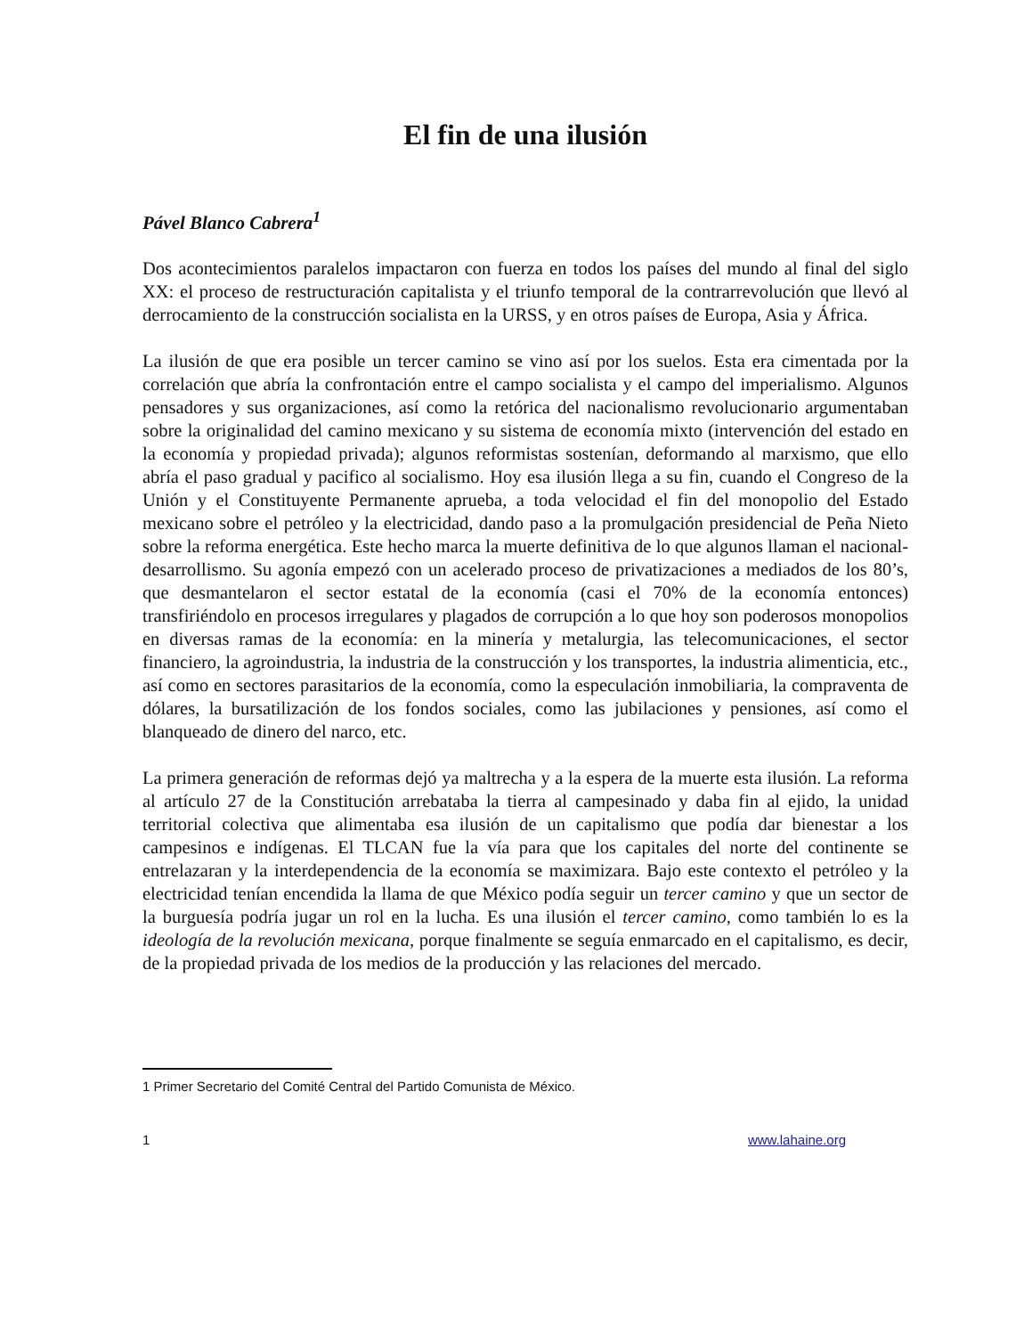El fin de una ilusión
Pável Blanco Cabrera<sup>1</sup>
Dos acontecimientos paralelos impactaron con fuerza en todos los países del mundo al final del siglo XX: el proceso de restructuración capitalista y el triunfo temporal de la contrarrevolución que llevó al derrocamiento de la construcción socialista en la URSS, y en otros países de Europa, Asia y África.
La ilusión de que era posible un tercer camino se vino así por los suelos. Esta era cimentada por la correlación que abría la confrontación entre el campo socialista y el campo del imperialismo. Algunos pensadores y sus organizaciones, así como la retórica del nacionalismo revolucionario argumentaban sobre la originalidad del camino mexicano y su sistema de economía mixto (intervención del estado en la economía y propiedad privada); algunos reformistas sostenían, deformando al marxismo, que ello abría el paso gradual y pacifico al socialismo. Hoy esa ilusión llega a su fin, cuando el Congreso de la Unión y el Constituyente Permanente aprueba, a toda velocidad el fin del monopolio del Estado mexicano sobre el petróleo y la electricidad, dando paso a la promulgación presidencial de Peña Nieto sobre la reforma energética. Este hecho marca la muerte definitiva de lo que algunos llaman el nacional-desarrollismo. Su agonía empezó con un acelerado proceso de privatizaciones a mediados de los 80’s, que desmantelaron el sector estatal de la economía (casi el 70% de la economía entonces) transfiriéndolo en procesos irregulares y plagados de corrupción a lo que hoy son poderosos monopolios en diversas ramas de la economía: en la minería y metalurgia, las telecomunicaciones, el sector financiero, la agroindustria, la industria de la construcción y los transportes, la industria alimenticia, etc., así como en sectores parasitarios de la economía, como la especulación inmobiliaria, la compraventa de dólares, la bursatilización de los fondos sociales, como las jubilaciones y pensiones, así como el blanqueado de dinero del narco, etc.
La primera generación de reformas dejó ya maltrecha y a la espera de la muerte esta ilusión. La reforma al artículo 27 de la Constitución arrebataba la tierra al campesinado y daba fin al ejido, la unidad territorial colectiva que alimentaba esa ilusión de un capitalismo que podía dar bienestar a los campesinos e indígenas. El TLCAN fue la vía para que los capitales del norte del continente se entrelazaran y la interdependencia de la economía se maximizara. Bajo este contexto el petróleo y la electricidad tenían encendida la llama de que México podía seguir un tercer camino y que un sector de la burguesía podría jugar un rol en la lucha. Es una ilusión el tercer camino, como también lo es la ideología de la revolución mexicana, porque finalmente se seguía enmarcado en el capitalismo, es decir, de la propiedad privada de los medios de la producción y las relaciones del mercado.
1 Primer Secretario del Comité Central del Partido Comunista de México.
1 www.lahaine.org